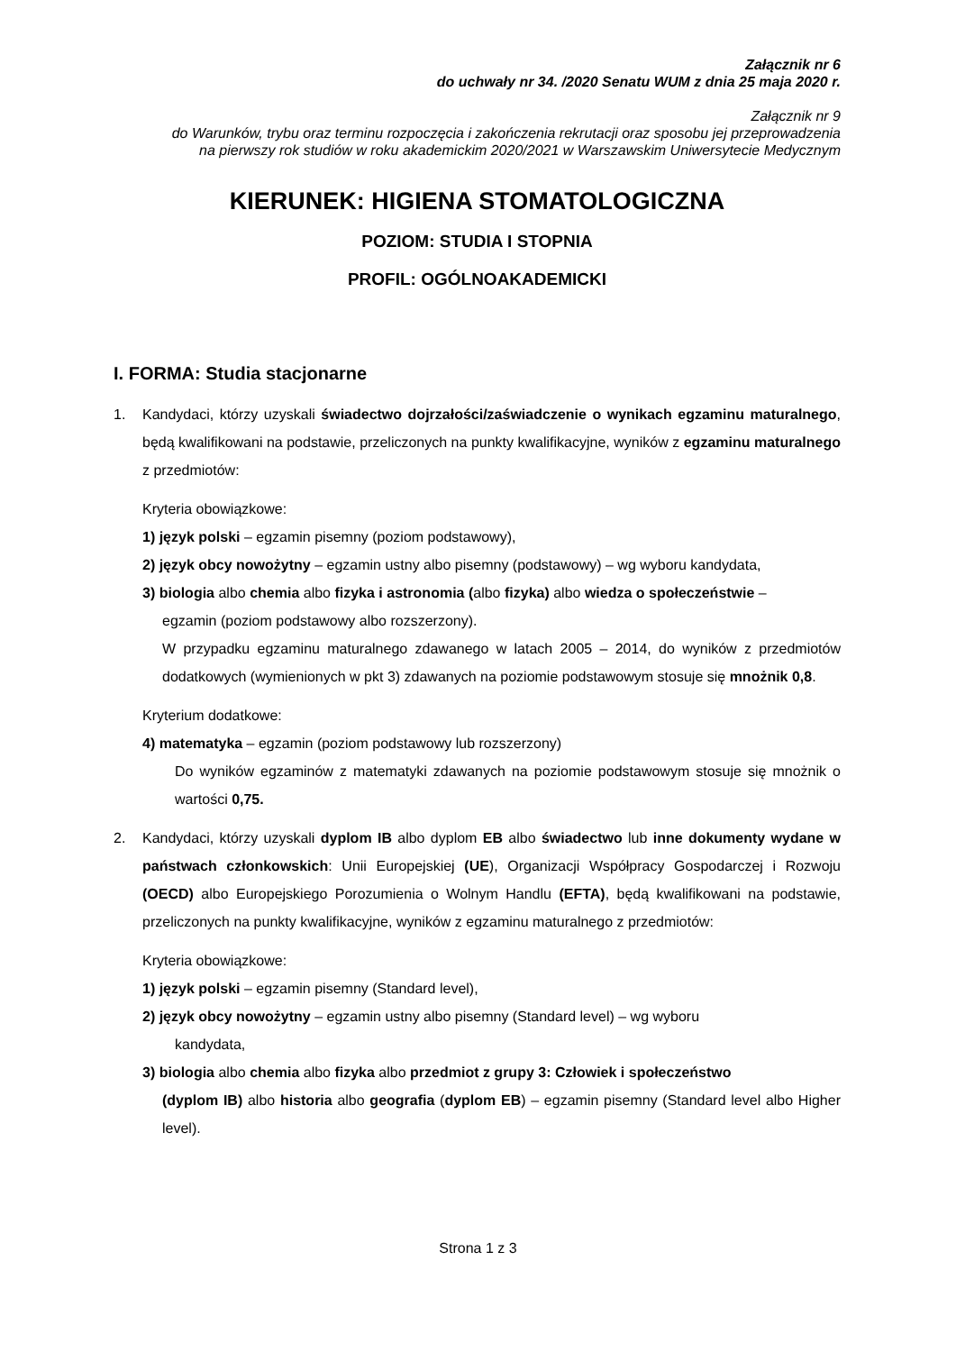Załącznik nr 6
do uchwały nr 34. /2020 Senatu WUM z dnia 25 maja 2020 r.
Załącznik nr 9
do Warunków, trybu oraz terminu rozpoczęcia i zakończenia rekrutacji oraz sposobu jej przeprowadzenia
na pierwszy rok studiów w roku akademickim 2020/2021 w Warszawskim Uniwersytecie Medycznym
KIERUNEK: HIGIENA STOMATOLOGICZNA
POZIOM: STUDIA I STOPNIA
PROFIL: OGÓLNOAKADEMICKI
I. FORMA: Studia stacjonarne
1. Kandydaci, którzy uzyskali świadectwo dojrzałości/zaświadczenie o wynikach egzaminu maturalnego, będą kwalifikowani na podstawie, przeliczonych na punkty kwalifikacyjne, wyników z egzaminu maturalnego z przedmiotów:
Kryteria obowiązkowe:
1) język polski – egzamin pisemny (poziom podstawowy),
2) język obcy nowożytny – egzamin ustny albo pisemny (podstawowy) – wg wyboru kandydata,
3) biologia albo chemia albo fizyka i astronomia (albo fizyka) albo wiedza o społeczeństwie –
egzamin (poziom podstawowy albo rozszerzony).
W przypadku egzaminu maturalnego zdawanego w latach 2005 – 2014, do wyników z przedmiotów dodatkowych (wymienionych w pkt 3) zdawanych na poziomie podstawowym stosuje się mnożnik 0,8.
Kryterium dodatkowe:
4) matematyka – egzamin (poziom podstawowy lub rozszerzony)
Do wyników egzaminów z matematyki zdawanych na poziomie podstawowym stosuje się mnożnik o wartości 0,75.
2. Kandydaci, którzy uzyskali dyplom IB albo dyplom EB albo świadectwo lub inne dokumenty wydane w państwach członkowskich: Unii Europejskiej (UE), Organizacji Współpracy Gospodarczej i Rozwoju (OECD) albo Europejskiego Porozumienia o Wolnym Handlu (EFTA), będą kwalifikowani na podstawie, przeliczonych na punkty kwalifikacyjne, wyników z egzaminu maturalnego z przedmiotów:
Kryteria obowiązkowe:
1) język polski – egzamin pisemny (Standard level),
2) język obcy nowożytny – egzamin ustny albo pisemny (Standard level) – wg wyboru
kandydata,
3) biologia albo chemia albo fizyka albo przedmiot z grupy 3: Człowiek i społeczeństwo
(dyplom IB) albo historia albo geografia (dyplom EB) – egzamin pisemny (Standard level albo Higher level).
Strona 1 z 3